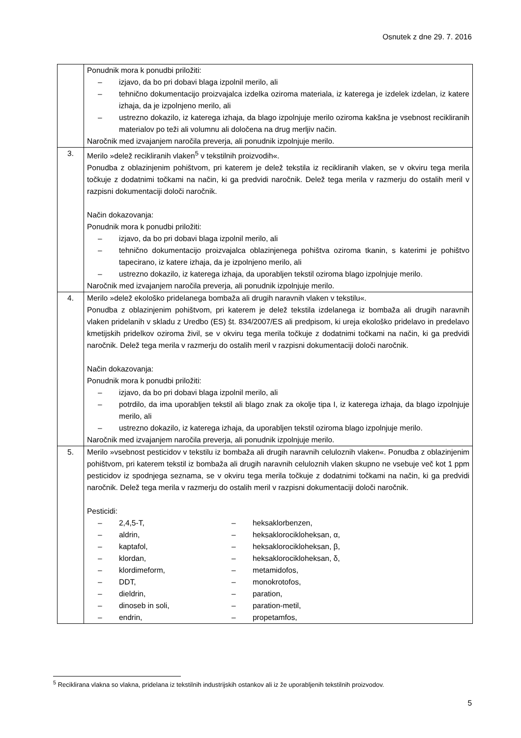Osnutek z dne 29. 7. 2016
| | Ponudnik mora k ponudbi priložiti: – izjavo, da bo pri dobavi blaga izpolnil merilo, ali – tehnično dokumentacijo proizvajalca izdelka oziroma materiala, iz katerega je izdelek izdelan, iz katere izhaja, da je izpolnjeno merilo, ali – ustrezno dokazilo, iz katerega izhaja, da blago izpolnjuje merilo oziroma kakšna je vsebnost recikliranih materialov po teži ali volumnu ali določena na drug merljiv način. Naročnik med izvajanjem naročila preverja, ali ponudnik izpolnjuje merilo. |
| 3. | Merilo »delež recikliranih vlaken<sup>5</sup> v tekstilnih proizvodih«. Ponudba z oblazinjenim pohištvom, pri katerem je delež tekstila iz recikliranih vlaken, se v okviru tega merila točkuje z dodatnimi točkami na način, ki ga predvidi naročnik. Delež tega merila v razmerju do ostalih meril v razpisni dokumentaciji določi naročnik. Način dokazovanja: Ponudnik mora k ponudbi priložiti: – izjavo, da bo pri dobavi blaga izpolnil merilo, ali – tehnično dokumentacijo proizvajalca oblazinjenega pohištva oziroma tkanin, s katerimi je pohištvo tapecirano, iz katere izhaja, da je izpolnjeno merilo, ali – ustrezno dokazilo, iz katerega izhaja, da uporabljen tekstil oziroma blago izpolnjuje merilo. Naročnik med izvajanjem naročila preverja, ali ponudnik izpolnjuje merilo. |
| 4. | Merilo »delež ekološko pridelanega bombaža ali drugih naravnih vlaken v tekstilu«. Ponudba z oblazinjenim pohištvom, pri katerem je delež tekstila izdelanega iz bombaža ali drugih naravnih vlaken pridelanih v skladu z Uredbo (ES) št. 834/2007/ES ali predpisom, ki ureja ekološko pridelavo in predelavo kmetijskih pridelkov oziroma živil, se v okviru tega merila točkuje z dodatnimi točkami na način, ki ga predvidi naročnik. Delež tega merila v razmerju do ostalih meril v razpisni dokumentaciji določi naročnik. Način dokazovanja: Ponudnik mora k ponudbi priložiti: – izjavo, da bo pri dobavi blaga izpolnil merilo, ali – potrdilo, da ima uporabljen tekstil ali blago znak za okolje tipa I, iz katerega izhaja, da blago izpolnjuje merilo, ali – ustrezno dokazilo, iz katerega izhaja, da uporabljen tekstil oziroma blago izpolnjuje merilo. Naročnik med izvajanjem naročila preverja, ali ponudnik izpolnjuje merilo. |
| 5. | Merilo »vsebnost pesticidov v tekstilu iz bombaža ali drugih naravnih celuloznih vlaken«. Ponudba z oblazinjenim pohištvom, pri katerem tekstil iz bombaža ali drugih naravnih celuloznih vlaken skupno ne vsebuje več kot 1 ppm pesticidov iz spodnjega seznama, se v okviru tega merila točkuje z dodatnimi točkami na način, ki ga predvidi naročnik. Delež tega merila v razmerju do ostalih meril v razpisni dokumentaciji določi naročnik. Pesticidi: – 2,4,5-T, – aldrin, – kaptafol, – klordan, – klordimeform, – DDT, – dieldrin, – dinoseb in soli, – endrin, – heksaklorbenzen, – heksaklorocikloheksan, α, – heksaklorocikloheksan, β, – heksaklorocikloheksan, δ, – metamidofos, – monokrotofos, – paration, – paration-metil, – propetamfos, |
<sup>5</sup> Reciklirana vlakna so vlakna, pridelana iz tekstilnih industrijskih ostankov ali iz že uporabljenih tekstilnih proizvodov.
5